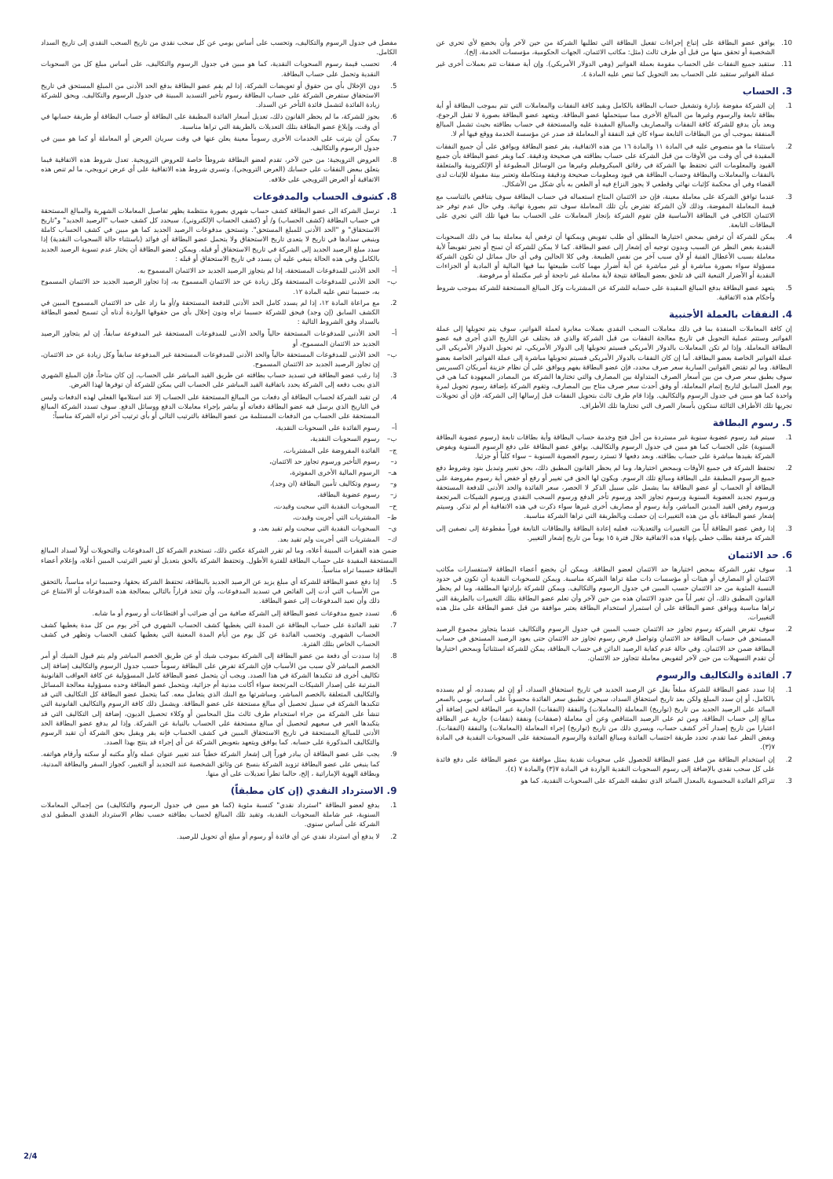10. يوافق عضو البطاقة على إتباع إجراءات تفعيل البطاقة التي تطلبها الشركة من حين لآخر وأن يخضع لأي تحري عن الشخصية أو تحقق منها من قبل أي طرف ثالث (مثل: مكاتب الائتمان، الجهات الحكومية، مؤسسات الخدمة، إلخ).
11. ستقيد جميع النفقات على الحساب مقومة بعملة الفواتير (وهي الدولار الأمريكي). وإن أية صفقات تتم بعملات أخرى غير عملة الفواتير ستقيد على الحساب بعد التحويل كما تنص عليه المادة ٤.
3. الحساب
1. إن الشركة مفوضة بإدارة وتشغيل حساب البطاقة بالكامل وبقيد كافة النفقات والمعاملات التي تتم بموجب البطاقة أو أية بطاقة تابعة والرسوم وغيرها من المبالغ الأخرى مما سيتحملها عضو البطاقة. ويتعهد عضو البطاقة بصورة لا تقبل الرجوع، ويعد بأن يدفع للشركة كافة النفقات والمصاريف والمبالغ المقيدة عليه والمستحقة في حساب بطاقته بحيث تشمل المبالغ المنفقة بموجب أي من البطاقات التابعة سواء كان قيد النفقة أو المعاملة قد صدر عن مؤسسة الخدمة ووقع فيها أم لا.
2. باستثناء ما هو منصوص عليه في المادة ١١ والمادة ١٦ من هذه الاتفاقية، يقر عضو البطاقة ويوافق على أن جميع النفقات المقيدة في أي وقت من الأوقات من قبل الشركة على حساب بطاقته هي صحيحة ودقيقة. كما ويقر عضو البطاقة بأن جميع القيود والمعلومات التي تحتفظ بها الشركة في رقائق الميكروفيلم وغيرها من الوسائل المطبوعة أو الإلكترونية والمتعلقة بالنفقات والمعاملات والبطاقة وحساب البطاقة هي قيود ومعلومات صحيحة ودقيقة ومتكاملة وتعتبر بينة مقبولة للإثبات لدى القضاء وفي أي محكمة كإثبات نهائي وقطعي لا يجوز النزاع فيه أو الطعن به بأي شكل من الأشكال.
3. عندما توافق الشركة على معاملة معينة، فإن حد الائتمان المتاح استعماله في حساب البطاقة سوف يتناقص بالتناسب مع قيمة المعاملة المفوضة، وذلك لأن الشركة تفترض بأن تلك المعاملة سوف تتم بصورة نهائية. وفي حال عدم توفر حد الائتمان الكافي في البطاقة الأساسية فلن تقوم الشركة بإنجاز المعاملات على الحساب بما فيها تلك التي تجري على البطاقات التابعة.
4. يمكن للشركة أن ترفض بمحض اختيارها المطلق أي طلب تفويض ويمكنها أن ترفض أية معاملة بما في ذلك السحوبات النقدية بغض النظر عن السبب وبدون توجيه أي إشعار إلى عضو البطاقة. كما لا يمكن للشركة أن تمنح أو تجيز تفويضاً لأية معاملة بسبب الأعطال الفنية أو لأي سبب آخر من نفس الطبيعة. وفي كلا الحالين وفي أي حال مماثل لن تكون الشركة مسؤولة سواء بصورة مباشرة أو غير مباشرة عن أية أضرار مهما كانت طبيعتها بما فيها المالية أو المادية أو الجزاءات النقدية أو الأضرار التبعية التي قد تلحق بعضو البطاقة نتيجة لأية معاملة غير ناجحة أو غير مكتملة أو مرفوضة.
5. يتعهد عضو البطاقة بدفع المبالغ المقيدة على حسابه للشركة عن المشتريات وكل المبالغ المستحقة للشركة بموجب شروط وأحكام هذه الاتفاقية.
4. النفقات بالعملة الأجنبية
إن كافة المعاملات المنفذة بما في ذلك معاملات السحب النقدي بعملات مغايرة لعملة الفواتير، سوف يتم تحويلها إلى عملة الفواتير وستتم عملية التحويل في تاريخ معالجة النفقات من قبل الشركة والذي قد يختلف عن التاريخ الذي أجرى فيه عضو البطاقة المعاملة. وإذا لم تكن المعاملات بالدولار الأمريكي فسيتم تحويلها إلى الدولار الأمريكي، ثم تحويل الدولار الأمريكي الى عملة الفواتير الخاصة بعضو البطاقة. أما إن كان النفقات بالدولار الأمريكي فسيتم تحويلها مباشرة إلى عملة الفواتير الخاصة بعضو البطاقة. وما لم تقتض القوانين السارية سعر صرف محدد، فإن عضو البطاقة يفهم ويوافق على أن نظام خزينة أمريكان اكسبريس سوف يطبق سعر صرف من بين أسعار الصرف المتداولة بين المصارف والتي تختارها الشركة من المصادر المعهودة كما هي في يوم العمل السابق لتاريخ إتمام المعاملة، أو وفق أحدث سعر صرف متاح بين المصارف، وتقوم الشركة بإضافة رسوم تحويل لمرة واحدة كما هو مبين في جدول الرسوم والتكاليف. وإذا قام طرف ثالث بتحويل النفقات قبل إرسالها إلى الشركة، فإن أي تحويلات تجريها تلك الأطراف الثالثة ستكون بأسعار الصرف التي تختارها تلك الأطراف.
5. رسوم البطاقة
1. سيتم قيد رسوم عضوية سنوية غير مستردة من أجل فتح وخدمة حساب البطاقة وأية بطاقات تابعة (رسوم عضوية البطاقة السنوية) على الحساب كما هو مبين في جدول الرسوم والتكاليف. يوافق عضو البطاقة على دفع الرسوم السنوية ويفوض الشركة بقيدها مباشرة على حساب بطاقته. وبعد دفعها لا تسترد رسوم العضوية السنوية – سواء كلياً أو جزئيا.
2. تحتفظ الشركة في جميع الأوقات وبمحض اختيارها، وما لم يحظر القانون المطبق ذلك، بحق تغيير وتبديل بنود وشروط دفع جميع الرسوم المطبقة على البطاقة ومبالغ تلك الرسوم. ويكون لها الحق في تغيير أو رفع أو خفض أية رسوم مفروضة على البطاقة أو الحساب أو عضو البطاقة بما يشمل على سبيل الذكر لا الحصر، سعر الفائدة والحد الأدنى للدفعة المستحقة ورسوم تجديد العضوية السنوية ورسوم تجاوز الحد ورسوم تأخر الدفع ورسوم السحب النقدي ورسوم الشيكات المرتجعة ورسوم رفض القيد المدين المباشر، وأية رسوم أو مصاريف أخرى غيرها سواء ذكرت في هذه الاتفاقية أم لم تذكر. وسيتم إشعار عضو البطاقة بأي من هذه التغييرات إن حصلت وبالطريقة التي تراها الشركة مناسبة.
3. إذا رفض عضو البطاقة أياً من التغييرات والتعديلات، فعليه إعادة البطاقة والبطاقات التابعة فوراً مقطوعة إلى نصفين إلى الشركة مرفقة بطلب خطي بإنهاء هذه الاتفاقية خلال فترة ١٥ يوماً من تاريخ إشعار التغيير.
6. حد الائتمان
1. سوف تقرر الشركة بمحض اختيارها حد الائتمان لعضو البطاقة. ويمكن أن يخضع أعضاء البطاقة لاستفسارات مكاتب الائتمان أو المصارف أو هيئات أو مؤسسات ذات صلة تراها الشركة مناسبة. ويمكن للسحوبات النقدية أن تكون في حدود النسبة المئوية من حد الائتمان حسب المبين في جدول الرسوم والتكاليف. ويمكن للشركة بإرادتها المطلقة، وما لم يحظر القانون المطبق ذلك، أن تغير أياً من حدود الائتمان هذه من حين لآخر وأن تعلم عضو البطاقة بتلك التغييرات بالطريقة التي تراها مناسبة ويوافق عضو البطاقة على أن استمرار استخدام البطاقة يعتبر موافقة من قبل عضو البطاقة على مثل هذه التغييرات.
2. سوف تفرض الشركة رسوم تجاوز حد الائتمان حسب المبين في جدول الرسوم والتكاليف عندما يتجاوز مجموع الرصيد المستحق في حساب البطاقة حد الائتمان وتواصل فرض رسوم تجاوز حد الائتمان حتى يعود الرصيد المستحق في حساب البطاقة ضمن حد الائتمان. وفي حالة عدم كفاية الرصيد الدائن في حساب البطاقة، يمكن للشركة استثنائياً وبمحض اختيارها أن تقدم التسهيلات من حين لآخر لتفويض معاملة تتجاوز حد الائتمان.
7. الفائدة والتكاليف والرسوم
1. إذا سدد عضو البطاقة للشركة مبلغاً يقل عن الرصيد الجديد في تاريخ استحقاق السداد، أو إن لم يسدده، أو لم يسدده بالكامل، أو إن سدد المبلغ ولكن بعد تاريخ استحقاق السداد، سيجري تطبيق سعر الفائدة محسوباً على أساس يومي بالسعر السائد على الرصيد الجديد من تاريخ (تواريخ) المعاملة (المعاملات) والنفقة (النفقات) الجارية عبر البطاقة لحين إضافة أي مبالغ إلى حساب البطاقة، ومن ثم على الرصيد المتناقص وعن أي معاملة (صفقات) ونفقة (نفقات) جارية عبر البطاقة اعتبارا من تاريخ إصدار آخر كشف حساب، ويسري ذلك من تاريخ (تواريخ) إجراء المعاملة (المعاملات) والنفقة (النفقات). وبغض النظر عما تقدم، تحدد طريقة احتساب الفائدة ومبالغ الفائدة والرسوم المستحقة على السحوبات النقدية في المادة ٧(٣).
2. إن استخدام البطاقة من قبل عضو البطاقة للحصول على سحوبات نقدية يمثل موافقة من عضو البطاقة على دفع فائدة على كل سحب نقدي بالإضافة إلى رسوم السحوبات النقدية الواردة في المادة ٧(٣) والمادة ٧ (٤).
3. تتراكم الفائدة المحسوبة بالمعدل السائد الذي تطبقه الشركة على السحوبات النقدية، كما هو
مفصل في جدول الرسوم والتكاليف، وتحسب على أساس يومي عن كل سحب نقدي من تاريخ السحب النقدي إلى تاريخ السداد الكامل.
4. تحسب قيمة رسوم السحوبات النقدية، كما هو مبين في جدول الرسوم والتكاليف، على أساس مبلغ كل من السحوبات النقدية وتحمل على حساب البطاقة.
5. دون الإخلال بأي من حقوق أو تعويضات الشركة، إذا لم يقم عضو البطاقة بدفع الحد الأدنى من المبلغ المستحق في تاريخ الاستحقاق ستفرض الشركة على حساب البطاقة رسوم تأخير التسديد المبينة في جدول الرسوم والتكاليف. ويحق للشركة زيادة الفائدة لتشمل فائدة التأخر عن السداد.
6. يجوز للشركة، ما لم يحظر القانون ذلك، تعديل أسعار الفائدة المطبقة على البطاقة أو حساب البطاقة أو طريقة حسابها في أي وقت، وإبلاغ عضو البطاقة بتلك التعديلات بالطريقة التي تراها مناسبة.
7. يمكن أن يترتب على الخدمات الأخرى رسوماً معينة يعلن عنها في وقت سريان العرض أو المعاملة أو كما هو مبين في جدول الرسوم والتكاليف.
8. العروض الترويجية: من حين لآخر، تقدم لعضو البطاقة شروطاً خاصة للعروض الترويجية. تعدل شروط هذه الاتفاقية فيما يتعلق ببعض النفقات على حسابك (العرض الترويجي). وتسري شروط هذه الاتفاقية على أي عرض ترويجي، ما لم تنص هذه الاتفاقية أو العرض الترويجي على خلافه.
8. كشوف الحساب والمدفوعات
1. ترسل الشركة الى عضو البطاقة كشف حساب شهري بصورة منتظمة يظهر تفاصيل المعاملات الشهرية والمبالغ المستحقة في حساب البطاقة (كشف الحساب) و/ أو (كشف الحساب الإلكتروني). سيحدد كل كشف حساب "الرصيد الجديد" و"تاريخ الاستحقاق" و "الحد الأدنى للمبلغ المستحق". وتستحق مدفوعات الرصيد الجديد كما هو مبين في كشف الحساب كاملة وينبغي سدادها في تاريخ لا يتعدى تاريخ الاستحقاق ولا يتحمل عضو البطاقة أي فوائد (باستثناء حالة السحوبات النقدية) إذا سدد مبلغ الرصيد الجديد إلى الشركة في تاريخ الاستحقاق أو قبله. ويمكن لعضو البطاقة أن يختار عدم تسوية الرصيد الجديد بالكامل وفي هذه الحالة ينبغي عليه أن يسدد في تاريخ الاستحقاق أو قبله :
أ– الحد الأدنى للمدفوعات المستحقة، إذا لم يتجاوز الرصيد الجديد حد الائتمان المسموح به.
ب– الحد الأدنى للمدفوعات المستحقة وكل زيادة عن حد الائتمان المسموح به، إذا تجاوز الرصيد الجديد حد الائتمان المسموح به، حسبما تنص عليه المادة ١٢.
2. مع مراعاة المادة ١٢، إذا لم يسدد كامل الحد الأدنى للدفعة المستحقة و/أو ما زاد على حد الائتمان المسموح المبين في الكشف السابق (إن وجد) فيحق للشركة حسبما تراه ودون إخلال بأي من حقوقها الواردة أدناه أن تسمح لعضو البطاقة بالسداد وفق الشروط التالية :
أ– الحد الأدنى للمدفوعات المستحقة حالياً والحد الأدنى للمدفوعات المستحقة غير المدفوعة سابقاً، إن لم يتجاوز الرصيد الجديد حد الائتمان المسموح، أو
ب– الحد الأدنى للمدفوعات المستحقة حالياً والحد الأدنى للمدفوعات المستحقة غير المدفوعة سابقاً وكل زيادة عن حد الائتمان، إن تجاوز الرصيد الجديد حد الائتمان المسموح.
3. إذا رغب عضو البطاقة في تسديد حساب بطاقته عن طريق القيد المباشر على الحساب، إن كان متاحاً، فإن المبلغ الشهري الذي يجب دفعه إلى الشركة يحدد باتفاقية القيد المباشر على الحساب التي يمكن للشركة أن توفرها لهذا الغرض.
4. لن تقيد الشركة لحساب البطاقة أي دفعات من المبالغ المستحقة على الحساب إلا عند استلامها الفعلي لهذه الدفعات وليس في التاريخ الذي يرسل فيه عضو البطاقة دفعاته أو يباشر بإجراء معاملات الدفع ووسائل الدفع. سوف تسدد الشركة المبالغ المستحقة على الحساب من الدفعات المستلمة من عضو البطاقة بالترتيب التالي أو بأي ترتيب آخر تراه الشركة مناسباً:
أ– رسوم الفائدة على السحوبات النقدية،
ب– رسوم السحوبات النقدية،
ج– الفائدة المفروضة على المشتريات،
د– رسوم التأخير ورسوم تجاوز حد الائتمان،
هـ– الرسوم المالية الأخرى المفوترة،
و– رسوم وتكاليف تأمين البطاقة (ان وجد)،
ز– رسوم عضوية البطاقة،
ح– السحوبات النقدية التي سحبت وقيدت،
ط– المشتريات التي أجريت وقيدت،
ي– السحوبات النقدية التي سحبت ولم تقيد بعد، و
ك– المشتريات التي أجريت ولم تقيد بعد.
ضمن هذه الفقرات المبينة أعلاه، وما لم تقرر الشركة عكس ذلك، تستخدم الشركة كل المدفوعات والتحويلات أولاً لسداد المبالغ المستحقة المقيدة على حساب البطاقة للفترة الأطول. وتحتفظ الشركة بالحق بتعديل أو تغيير الترتيب المبين أعلاه، وإعلام أعضاء البطاقة حسبما تراه مناسباً.
5. إذا دفع عضو البطاقة للشركة أي مبلغ يزيد عن الرصيد الجديد بالبطاقة، تحتفظ الشركة بحقها، وحسبما تراه مناسباً، بالتحقق من الأسباب التي أدت إلى الفائض في تسديد المدفوعات، وأن تتخذ قراراً بالتالي بمعالجة هذه المدفوعات أو الامتناع عن ذلك وأن تعيد المدفوعات إلى عضو البطاقة.
6. تسدد جميع مدفوعات عضو البطاقة إلى الشركة صافية من أي ضرائب أو اقتطاعات أو رسوم أو ما شابه.
7. تقيد الفائدة على حساب البطاقة عن المدة التي يغطيها كشف الحساب الشهري في آخر يوم من كل مدة يغطيها كشف الحساب الشهري. وتحسب الفائدة عن كل يوم من أيام المدة المعنية التي يغطيها كشف الحساب وتظهر في كشف الحساب الخاص بتلك الفترة.
8. إذا سددت أي دفعة من عضو البطاقة إلى الشركة بموجب شيك أو عن طريق الخصم المباشر ولم يتم قبول الشيك أو أمر الخصم المباشر لأي سبب من الأسباب فإن الشركة تفرض على البطاقة رسوماً حسب جدول الرسوم والتكاليف إضافة إلى تكاليف أخرى قد تتكبدها الشركة في هذا الصدد. ويجب أن يتحمل عضو البطاقة كامل المسؤولية عن كافة العواقب القانونية المترتبة على إصدار الشيكات المرتجعة سواء أكانت مدنية أم جزائية، ويتحمل عضو البطاقة وحده مسؤولية معالجة المسائل والتكاليف المتعلقة بالخصم المباشر، ومباشرتها مع البنك الذي يتعامل معه. كما يتحمل عضو البطاقة كل التكاليف التي قد تتكبدها الشركة في سبيل تحصيل أي مبالغ مستحقة على عضو البطاقة. ويشمل ذلك كافة الرسوم والتكاليف القانونية التي تنشأ على الشركة من جراء استخدام طرف ثالث مثل المحامين أو وكلاء تحصيل الديون، إضافة إلى التكاليف التي قد يتكبدها الغير في سعيهم لتحصيل أي مبالغ مستحقة على الحساب بالنيابة عن الشركة. وإذا لم يدفع عضو البطاقة الحد الأدنى للمبالغ المستحقة في تاريخ الاستحقاق المبين في كشف الحساب فإنه يقر ويقبل بحق الشركة أن تقيد الرسوم والتكاليف المذكورة على حسابه. كما يوافق ويتعهد بتعويض الشركة عن أي إجراء قد ينتج بهذا الصدد.
9. يجب على عضو البطاقة أن يبادر فوراً إلى إشعار الشركة خطياً عند تغيير عنوان عمله و/أو مكتبه أو سكنه وأرقام هواتفه. كما ينبغي على عضو البطاقة تزويد الشركة بنسخ عن وثائق الشخصية عند التجديد أو التغيير، كجواز السفر والبطاقة المدنية، وبطاقة الهوية الإماراتية ، إلخ، حالما تطرأ تعديلات على أي منها.
9. الاسترداد النقدي (إن كان مطبقاً)
1. يدفع لعضو البطاقة "استرداد نقدي" كنسبة مئوية (كما هو مبين في جدول الرسوم والتكاليف) من إجمالي المعاملات السنوية، غير شاملة السحوبات النقدية، وتقيد تلك المبالغ لحساب بطاقته حسب نظام الاسترداد النقدي المطبق لدى الشركة على أساس سنوي.
2. لا يدفع أي استرداد نقدي عن أي فائدة أو رسوم أو مبلغ أي تحويل للرصيد.
2/4